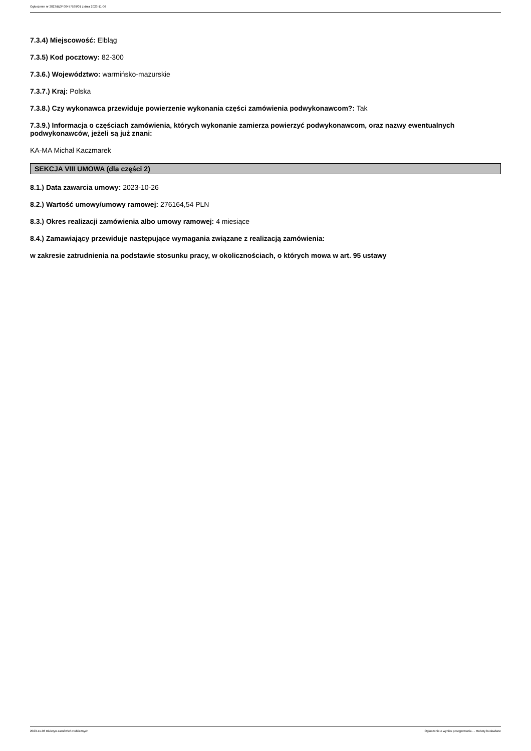Ogłoszenie nr 2023/BZP 00477539/01 z dnia 2023-11-06
7.3.4) Miejscowość: Elbląg
7.3.5) Kod pocztowy: 82-300
7.3.6.) Województwo: warmińsko-mazurskie
7.3.7.) Kraj: Polska
7.3.8.) Czy wykonawca przewiduje powierzenie wykonania części zamówienia podwykonawcom?: Tak
7.3.9.) Informacja o częściach zamówienia, których wykonanie zamierza powierzyć podwykonawcom, oraz nazwy ewentualnych podwykonawców, jeżeli są już znani:
KA-MA Michał Kaczmarek
SEKCJA VIII UMOWA (dla części 2)
8.1.) Data zawarcia umowy: 2023-10-26
8.2.) Wartość umowy/umowy ramowej: 276164,54 PLN
8.3.) Okres realizacji zamówienia albo umowy ramowej: 4 miesiące
8.4.) Zamawiający przewiduje następujące wymagania związane z realizacją zamówienia:
w zakresie zatrudnienia na podstawie stosunku pracy, w okolicznościach, o których mowa w art. 95 ustawy
2023-11-06 Biuletyn Zamówień Publicznych Ogłoszenie o wyniku postępowania - - Roboty budowlane